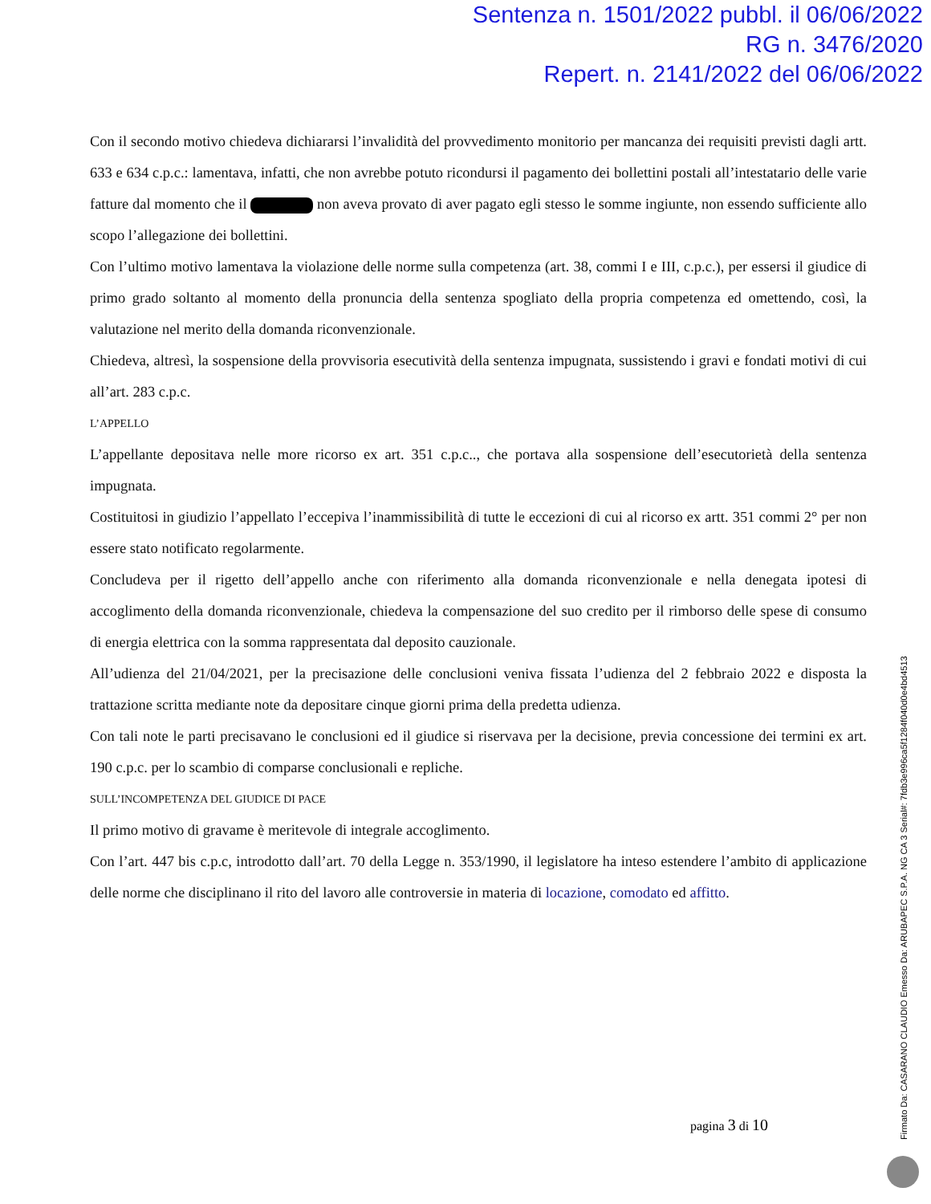Sentenza n. 1501/2022 pubbl. il 06/06/2022
RG n. 3476/2020
Repert. n. 2141/2022 del 06/06/2022
Con il secondo motivo chiedeva dichiararsi l’invalidità del provvedimento monitorio per mancanza dei requisiti previsti dagli artt. 633 e 634 c.p.c.: lamentava, infatti, che non avrebbe potuto ricondursi il pagamento dei bollettini postali all’intestatario delle varie fatture dal momento che il non aveva provato di aver pagato egli stesso le somme ingiunte, non essendo sufficiente allo scopo l’allegazione dei bollettini.
Con l’ultimo motivo lamentava la violazione delle norme sulla competenza (art. 38, commi I e III, c.p.c.), per essersi il giudice di primo grado soltanto al momento della pronuncia della sentenza spogliato della propria competenza ed omettendo, così, la valutazione nel merito della domanda riconvenzionale.
Chiedeva, altresì, la sospensione della provvisoria esecutività della sentenza impugnata, sussistendo i gravi e fondati motivi di cui all’art. 283 c.p.c.
L’APPELLO
L’appellante depositava nelle more ricorso ex art. 351 c.p.c.., che portava alla sospensione dell’esecutorietà della sentenza impugnata.
Costituitosi in giudizio l’appellato l’eccepiva l’inammissibilità di tutte le eccezioni di cui al ricorso ex artt. 351 commi 2° per non essere stato notificato regolarmente.
Concludeva per il rigetto dell’appello anche con riferimento alla domanda riconvenzionale e nella denegata ipotesi di accoglimento della domanda riconvenzionale, chiedeva la compensazione del suo credito per il rimborso delle spese di consumo di energia elettrica con la somma rappresentata dal deposito cauzionale.
All’udienza del 21/04/2021, per la precisazione delle conclusioni veniva fissata l’udienza del 2 febbraio 2022 e disposta la trattazione scritta mediante note da depositare cinque giorni prima della predetta udienza.
Con tali note le parti precisavano le conclusioni ed il giudice si riservava per la decisione, previa concessione dei termini ex art. 190 c.p.c. per lo scambio di comparse conclusionali e repliche.
SULL’INCOMPETENZA DEL GIUDICE DI PACE
Il primo motivo di gravame è meritevole di integrale accoglimento.
Con l’art. 447 bis c.p.c, introdotto dall’art. 70 della Legge n. 353/1990, il legislatore ha inteso estendere l’ambito di applicazione delle norme che disciplinano il rito del lavoro alle controversie in materia di locazione, comodato ed affitto.
pagina 3 di 10
Firmato Da: CASARANO CLAUDIO Emesso Da: ARUBAPEC S.P.A. NG CA 3 Serial#: 7fdb3e996ca5f1284f040d0e4bd4513